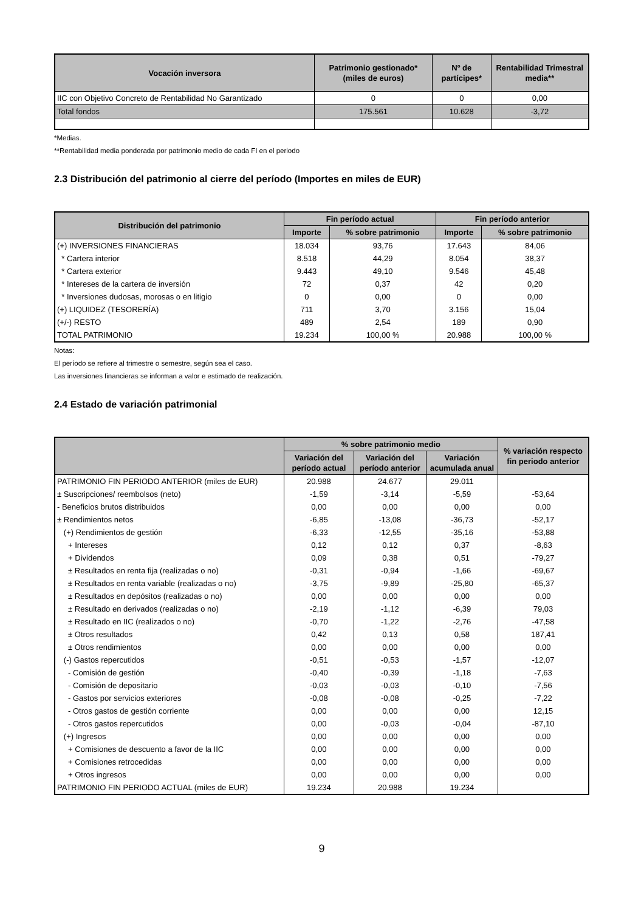| Vocación inversora | Patrimonio gestionado* (miles de euros) | Nº de partícipes* | Rentabilidad Trimestral media** |
| --- | --- | --- | --- |
| IIC con Objetivo Concreto de Rentabilidad No Garantizado | 0 | 0 | 0,00 |
| Total fondos | 175.561 | 10.628 | -3,72 |
*Medias.
**Rentabilidad media ponderada por patrimonio medio de cada FI en el periodo
2.3 Distribución del patrimonio al cierre del período (Importes en miles de EUR)
| Distribución del patrimonio | Fin período actual | | Fin período anterior | |
| --- | --- | --- | --- | --- |
| | Importe | % sobre patrimonio | Importe | % sobre patrimonio |
| (+) INVERSIONES FINANCIERAS | 18.034 | 93,76 | 17.643 | 84,06 |
| * Cartera interior | 8.518 | 44,29 | 8.054 | 38,37 |
| * Cartera exterior | 9.443 | 49,10 | 9.546 | 45,48 |
| * Intereses de la cartera de inversión | 72 | 0,37 | 42 | 0,20 |
| * Inversiones dudosas, morosas o en litigio | 0 | 0,00 | 0 | 0,00 |
| (+) LIQUIDEZ (TESORERÍA) | 711 | 3,70 | 3.156 | 15,04 |
| (+/-) RESTO | 489 | 2,54 | 189 | 0,90 |
| TOTAL PATRIMONIO | 19.234 | 100,00 % | 20.988 | 100,00 % |
Notas:
El período se refiere al trimestre o semestre, según sea el caso.
Las inversiones financieras se informan a valor e estimado de realización.
2.4 Estado de variación patrimonial
| | % sobre patrimonio medio | | | % variación respecto fin periodo anterior |
| --- | --- | --- | --- | --- |
| | Variación del período actual | Variación del período anterior | Variación acumulada anual | |
| PATRIMONIO FIN PERIODO ANTERIOR (miles de EUR) | 20.988 | 24.677 | 29.011 | |
| ± Suscripciones/ reembolsos (neto) | -1,59 | -3,14 | -5,59 | -53,64 |
| - Beneficios brutos distribuidos | 0,00 | 0,00 | 0,00 | 0,00 |
| ± Rendimientos netos | -6,85 | -13,08 | -36,73 | -52,17 |
| (+) Rendimientos de gestión | -6,33 | -12,55 | -35,16 | -53,88 |
| + Intereses | 0,12 | 0,12 | 0,37 | -8,63 |
| + Dividendos | 0,09 | 0,38 | 0,51 | -79,27 |
| ± Resultados en renta fija (realizadas o no) | -0,31 | -0,94 | -1,66 | -69,67 |
| ± Resultados en renta variable (realizadas o no) | -3,75 | -9,89 | -25,80 | -65,37 |
| ± Resultados en depósitos (realizadas o no) | 0,00 | 0,00 | 0,00 | 0,00 |
| ± Resultado en derivados (realizadas o no) | -2,19 | -1,12 | -6,39 | 79,03 |
| ± Resultado en IIC (realizados o no) | -0,70 | -1,22 | -2,76 | -47,58 |
| ± Otros resultados | 0,42 | 0,13 | 0,58 | 187,41 |
| ± Otros rendimientos | 0,00 | 0,00 | 0,00 | 0,00 |
| (-) Gastos repercutidos | -0,51 | -0,53 | -1,57 | -12,07 |
| - Comisión de gestión | -0,40 | -0,39 | -1,18 | -7,63 |
| - Comisión de depositario | -0,03 | -0,03 | -0,10 | -7,56 |
| - Gastos por servicios exteriores | -0,08 | -0,08 | -0,25 | -7,22 |
| - Otros gastos de gestión corriente | 0,00 | 0,00 | 0,00 | 12,15 |
| - Otros gastos repercutidos | 0,00 | -0,03 | -0,04 | -87,10 |
| (+) Ingresos | 0,00 | 0,00 | 0,00 | 0,00 |
| + Comisiones de descuento a favor de la IIC | 0,00 | 0,00 | 0,00 | 0,00 |
| + Comisiones retrocedidas | 0,00 | 0,00 | 0,00 | 0,00 |
| + Otros ingresos | 0,00 | 0,00 | 0,00 | 0,00 |
| PATRIMONIO FIN PERIODO ACTUAL (miles de EUR) | 19.234 | 20.988 | 19.234 | |
9